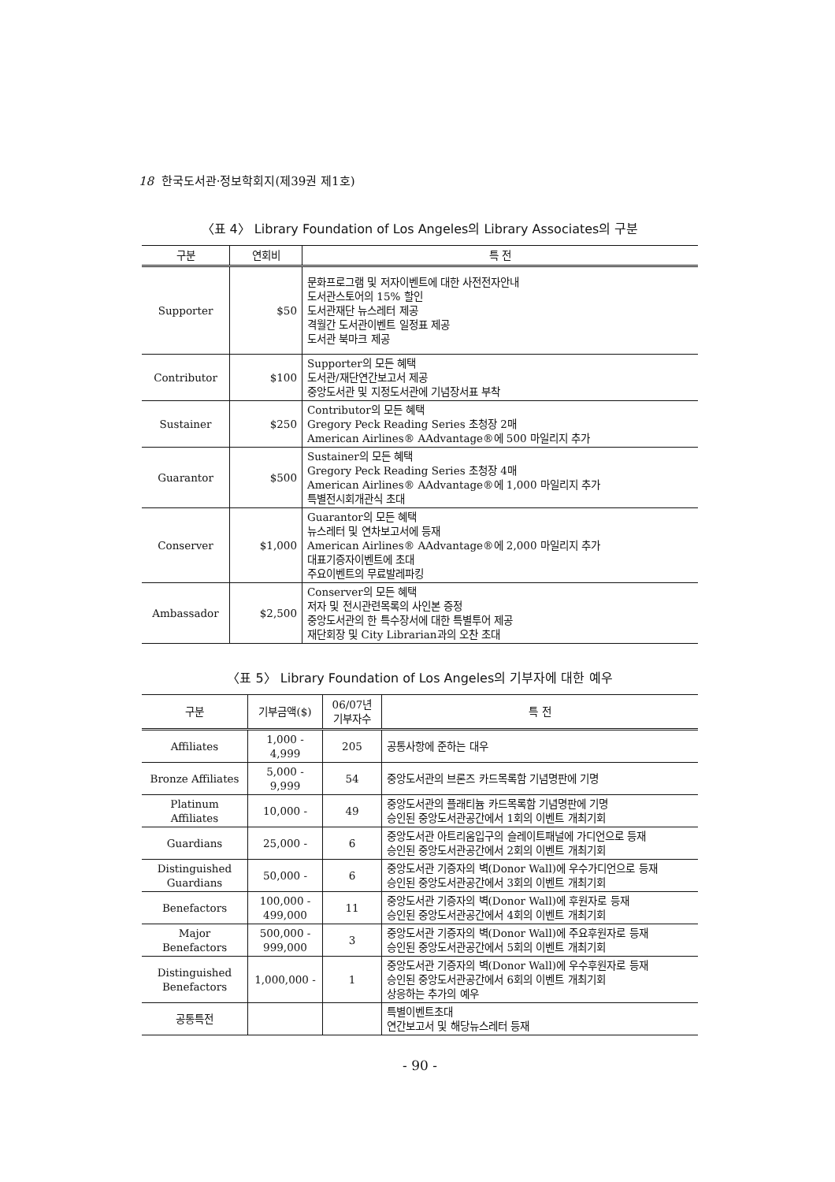18 한국도서관·정보학회지(제39권 제1호)
〈표 4〉 Library Foundation of Los Angeles의 Library Associates의 구분
| 구분 | 연회비 | 특 전 |
| --- | --- | --- |
| Supporter | $50 | 문화프로그램 및 저자이벤트에 대한 사전전자안내 도서관스토어의 15% 할인 도서관재단 뉴스레터 제공 격월간 도서관이벤트 일정표 제공 도서관 북마크 제공 |
| Contributor | $100 | Supporter의 모든 혜택 도서관/재단연간보고서 제공 중앙도서관 및 지정도서관에 기념장서표 부착 |
| Sustainer | $250 | Contributor의 모든 혜택 Gregory Peck Reading Series 초청장 2매 American Airlines® AAdvantage®에 500 마일리지 추가 |
| Guarantor | $500 | Sustainer의 모든 혜택 Gregory Peck Reading Series 초청장 4매 American Airlines® AAdvantage®에 1,000 마일리지 추가 특별전시회개관식 초대 |
| Conserver | $1,000 | Guarantor의 모든 혜택 뉴스레터 및 연차보고서에 등재 American Airlines® AAdvantage®에 2,000 마일리지 추가 대표기증자이벤트에 초대 주요이벤트의 무료발레파킹 |
| Ambassador | $2,500 | Conserver의 모든 혜택 저자 및 전시관련목록의 사인본 증정 중앙도서관의 한 특수장서에 대한 특별투어 제공 재단회장 및 City Librarian과의 오찬 초대 |
〈표 5〉 Library Foundation of Los Angeles의 기부자에 대한 예우
| 구분 | 기부금액($) | 06/07년 기부자수 | 특 전 |
| --- | --- | --- | --- |
| Affiliates | 1,000 - 4,999 | 205 | 공통사항에 준하는 대우 |
| Bronze Affiliates | 5,000 - 9,999 | 54 | 중앙도서관의 브론즈 카드목록함 기념명판에 기명 |
| Platinum Affiliates | 10,000 - | 49 | 중앙도서관의 플래티늄 카드목록함 기념명판에 기명 승인된 중앙도서관공간에서 1회의 이벤트 개최기회 |
| Guardians | 25,000 - | 6 | 중앙도서관 아트리움입구의 슬레이트패널에 가디언으로 등재 승인된 중앙도서관공간에서 2회의 이벤트 개최기회 |
| Distinguished Guardians | 50,000 - | 6 | 중앙도서관 기증자의 벽(Donor Wall)에 우수가디언으로 등재 승인된 중앙도서관공간에서 3회의 이벤트 개최기회 |
| Benefactors | 100,000 - 499,000 | 11 | 중앙도서관 기증자의 벽(Donor Wall)에 후원자로 등재 승인된 중앙도서관공간에서 4회의 이벤트 개최기회 |
| Major Benefactors | 500,000 - 999,000 | 3 | 중앙도서관 기증자의 벽(Donor Wall)에 주요후원자로 등재 승인된 중앙도서관공간에서 5회의 이벤트 개최기회 |
| Distinguished Benefactors | 1,000,000 - | 1 | 중앙도서관 기증자의 벽(Donor Wall)에 우수후원자로 등재 승인된 중앙도서관공간에서 6회의 이벤트 개최기회 상응하는 추가의 예우 |
| 공통특전 | | | 특별이벤트초대 연간보고서 및 해당뉴스레터 등재 |
- 90 -